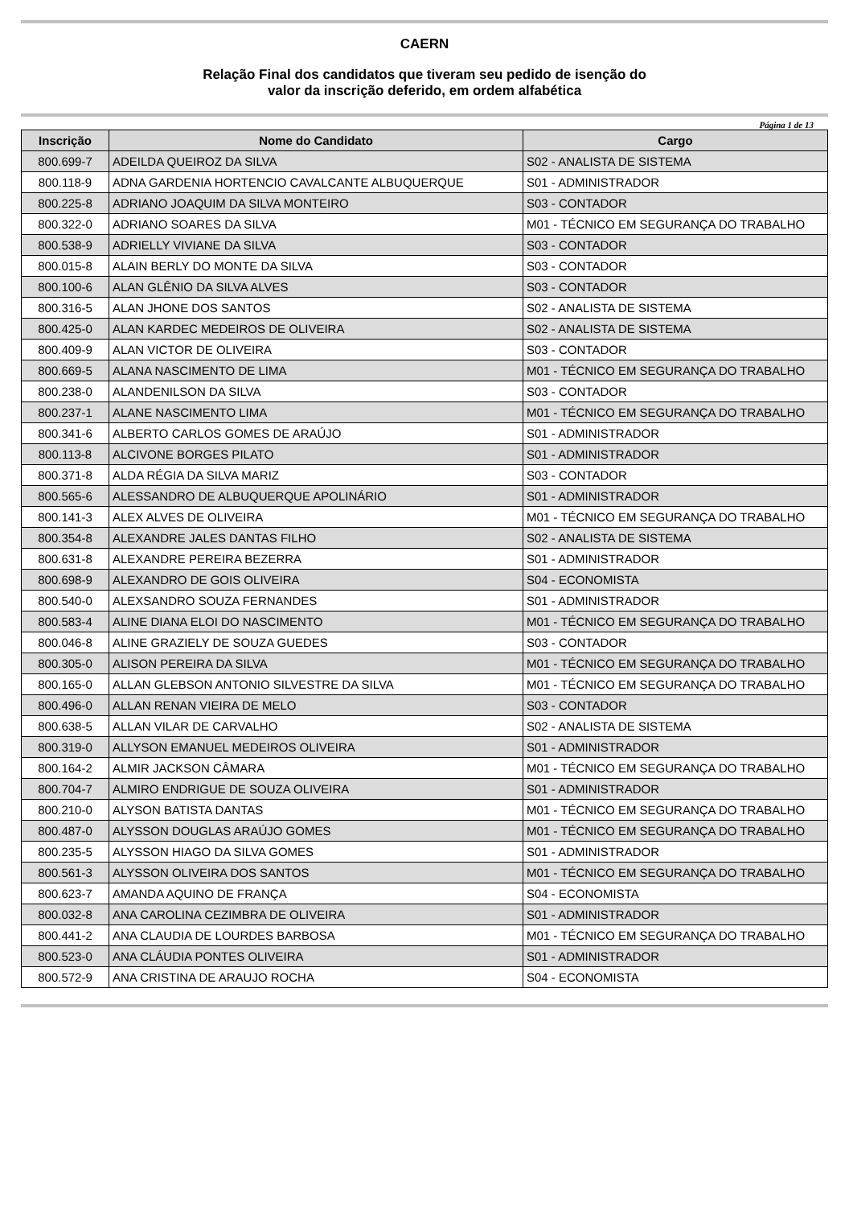CAERN
Relação Final dos candidatos que tiveram seu pedido de isenção do
valor da inscrição deferido, em ordem alfabética
Página 1 de 13
| Inscrição | Nome do Candidato | Cargo |
| --- | --- | --- |
| 800.699-7 | ADEILDA QUEIROZ DA SILVA | S02 - ANALISTA DE SISTEMA |
| 800.118-9 | ADNA GARDENIA HORTENCIO CAVALCANTE ALBUQUERQUE | S01 - ADMINISTRADOR |
| 800.225-8 | ADRIANO JOAQUIM DA SILVA MONTEIRO | S03 - CONTADOR |
| 800.322-0 | ADRIANO SOARES DA SILVA | M01 - TÉCNICO EM SEGURANÇA DO TRABALHO |
| 800.538-9 | ADRIELLY VIVIANE DA SILVA | S03 - CONTADOR |
| 800.015-8 | ALAIN BERLY DO MONTE DA SILVA | S03 - CONTADOR |
| 800.100-6 | ALAN GLÊNIO DA SILVA ALVES | S03 - CONTADOR |
| 800.316-5 | ALAN JHONE DOS SANTOS | S02 - ANALISTA DE SISTEMA |
| 800.425-0 | ALAN KARDEC MEDEIROS DE OLIVEIRA | S02 - ANALISTA DE SISTEMA |
| 800.409-9 | ALAN VICTOR DE OLIVEIRA | S03 - CONTADOR |
| 800.669-5 | ALANA NASCIMENTO DE LIMA | M01 - TÉCNICO EM SEGURANÇA DO TRABALHO |
| 800.238-0 | ALANDENILSON DA SILVA | S03 - CONTADOR |
| 800.237-1 | ALANE NASCIMENTO LIMA | M01 - TÉCNICO EM SEGURANÇA DO TRABALHO |
| 800.341-6 | ALBERTO CARLOS GOMES DE ARAÚJO | S01 - ADMINISTRADOR |
| 800.113-8 | ALCIVONE BORGES PILATO | S01 - ADMINISTRADOR |
| 800.371-8 | ALDA RÉGIA DA SILVA MARIZ | S03 - CONTADOR |
| 800.565-6 | ALESSANDRO DE ALBUQUERQUE APOLINÁRIO | S01 - ADMINISTRADOR |
| 800.141-3 | ALEX ALVES DE OLIVEIRA | M01 - TÉCNICO EM SEGURANÇA DO TRABALHO |
| 800.354-8 | ALEXANDRE JALES DANTAS FILHO | S02 - ANALISTA DE SISTEMA |
| 800.631-8 | ALEXANDRE PEREIRA BEZERRA | S01 - ADMINISTRADOR |
| 800.698-9 | ALEXANDRO DE GOIS OLIVEIRA | S04 - ECONOMISTA |
| 800.540-0 | ALEXSANDRO SOUZA FERNANDES | S01 - ADMINISTRADOR |
| 800.583-4 | ALINE DIANA ELOI DO NASCIMENTO | M01 - TÉCNICO EM SEGURANÇA DO TRABALHO |
| 800.046-8 | ALINE GRAZIELY DE SOUZA GUEDES | S03 - CONTADOR |
| 800.305-0 | ALISON PEREIRA DA SILVA | M01 - TÉCNICO EM SEGURANÇA DO TRABALHO |
| 800.165-0 | ALLAN GLEBSON ANTONIO SILVESTRE DA SILVA | M01 - TÉCNICO EM SEGURANÇA DO TRABALHO |
| 800.496-0 | ALLAN RENAN VIEIRA DE MELO | S03 - CONTADOR |
| 800.638-5 | ALLAN VILAR DE CARVALHO | S02 - ANALISTA DE SISTEMA |
| 800.319-0 | ALLYSON EMANUEL MEDEIROS OLIVEIRA | S01 - ADMINISTRADOR |
| 800.164-2 | ALMIR JACKSON CÂMARA | M01 - TÉCNICO EM SEGURANÇA DO TRABALHO |
| 800.704-7 | ALMIRO ENDRIGUE DE SOUZA OLIVEIRA | S01 - ADMINISTRADOR |
| 800.210-0 | ALYSON BATISTA DANTAS | M01 - TÉCNICO EM SEGURANÇA DO TRABALHO |
| 800.487-0 | ALYSSON DOUGLAS ARAÚJO GOMES | M01 - TÉCNICO EM SEGURANÇA DO TRABALHO |
| 800.235-5 | ALYSSON HIAGO DA SILVA GOMES | S01 - ADMINISTRADOR |
| 800.561-3 | ALYSSON OLIVEIRA DOS SANTOS | M01 - TÉCNICO EM SEGURANÇA DO TRABALHO |
| 800.623-7 | AMANDA AQUINO DE FRANÇA | S04 - ECONOMISTA |
| 800.032-8 | ANA CAROLINA CEZIMBRA DE OLIVEIRA | S01 - ADMINISTRADOR |
| 800.441-2 | ANA CLAUDIA DE LOURDES BARBOSA | M01 - TÉCNICO EM SEGURANÇA DO TRABALHO |
| 800.523-0 | ANA CLÁUDIA PONTES OLIVEIRA | S01 - ADMINISTRADOR |
| 800.572-9 | ANA CRISTINA DE ARAUJO ROCHA | S04 - ECONOMISTA |